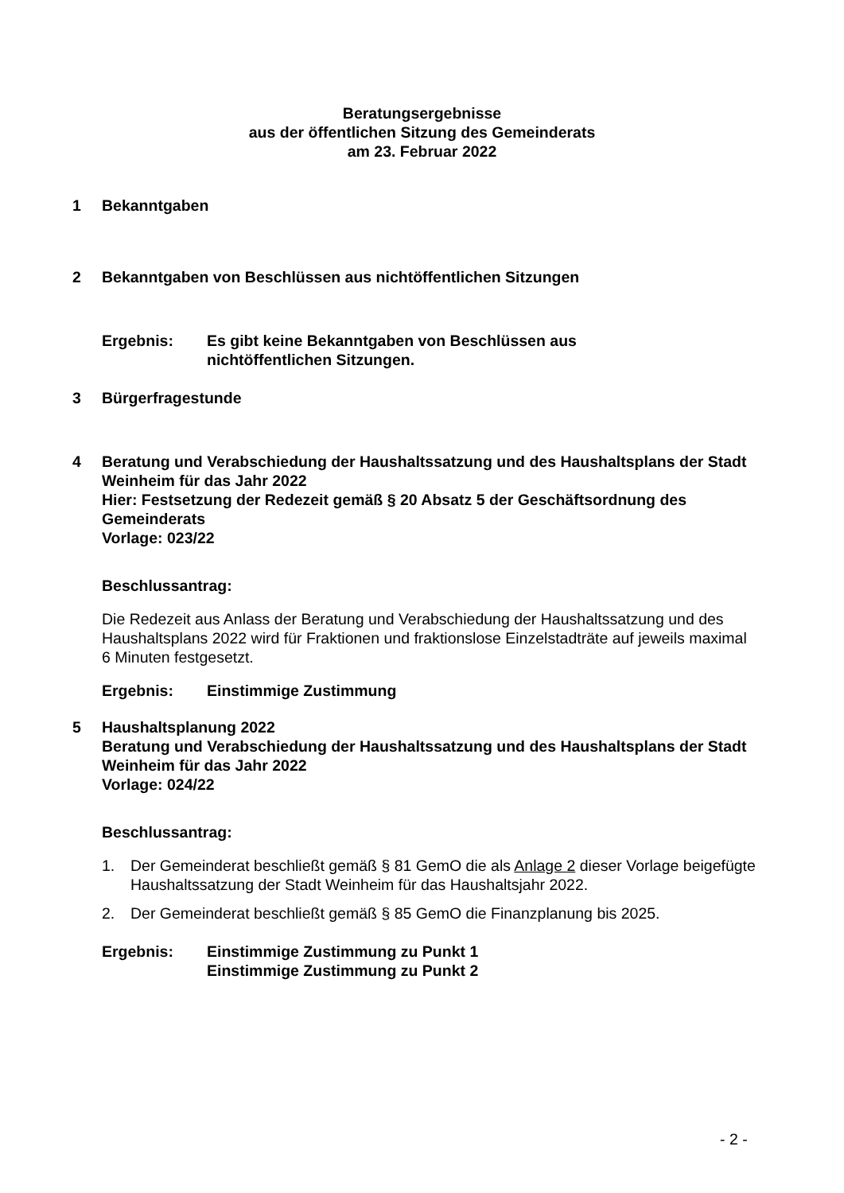Beratungsergebnisse
aus der öffentlichen Sitzung des Gemeinderats
am 23. Februar 2022
1 Bekanntgaben
2 Bekanntgaben von Beschlüssen aus nichtöffentlichen Sitzungen
Ergebnis: Es gibt keine Bekanntgaben von Beschlüssen aus
nichtöffentlichen Sitzungen.
3 Bürgerfragestunde
4 Beratung und Verabschiedung der Haushaltssatzung und des Haushaltsplans der Stadt Weinheim für das Jahr 2022
Hier: Festsetzung der Redezeit gemäß § 20 Absatz 5 der Geschäftsordnung des Gemeinderats
Vorlage: 023/22
Beschlussantrag:
Die Redezeit aus Anlass der Beratung und Verabschiedung der Haushaltssatzung und des Haushaltsplans 2022 wird für Fraktionen und fraktionslose Einzelstadträte auf jeweils maximal 6 Minuten festgesetzt.
Ergebnis: Einstimmige Zustimmung
5 Haushaltsplanung 2022
Beratung und Verabschiedung der Haushaltssatzung und des Haushaltsplans der Stadt Weinheim für das Jahr 2022
Vorlage: 024/22
Beschlussantrag:
1. Der Gemeinderat beschließt gemäß § 81 GemO die als Anlage 2 dieser Vorlage beigefügte Haushaltssatzung der Stadt Weinheim für das Haushaltsjahr 2022.
2. Der Gemeinderat beschließt gemäß § 85 GemO die Finanzplanung bis 2025.
Ergebnis: Einstimmige Zustimmung zu Punkt 1
Einstimmige Zustimmung zu Punkt 2
- 2 -